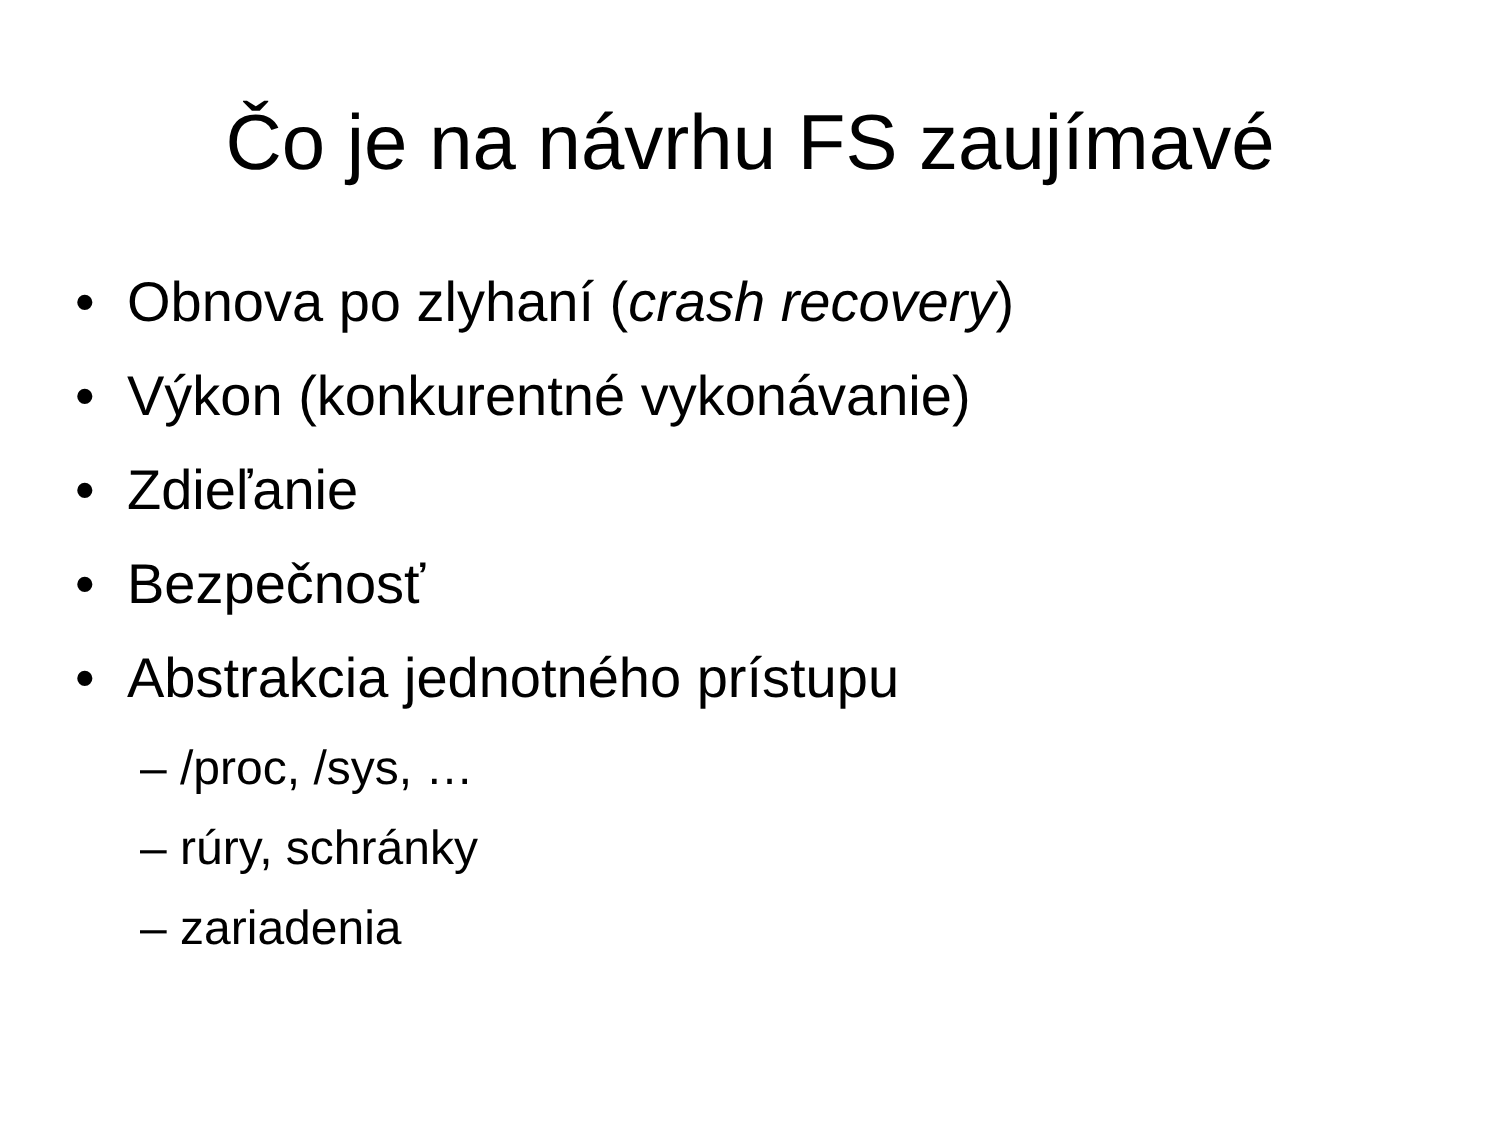Čo je na návrhu FS zaujímavé
• Obnova po zlyhaní (crash recovery)
• Výkon (konkurentné vykonávanie)
• Zdieľanie
• Bezpečnosť
• Abstrakcia jednotného prístupu
– /proc, /sys, …
– rúry, schránky
– zariadenia